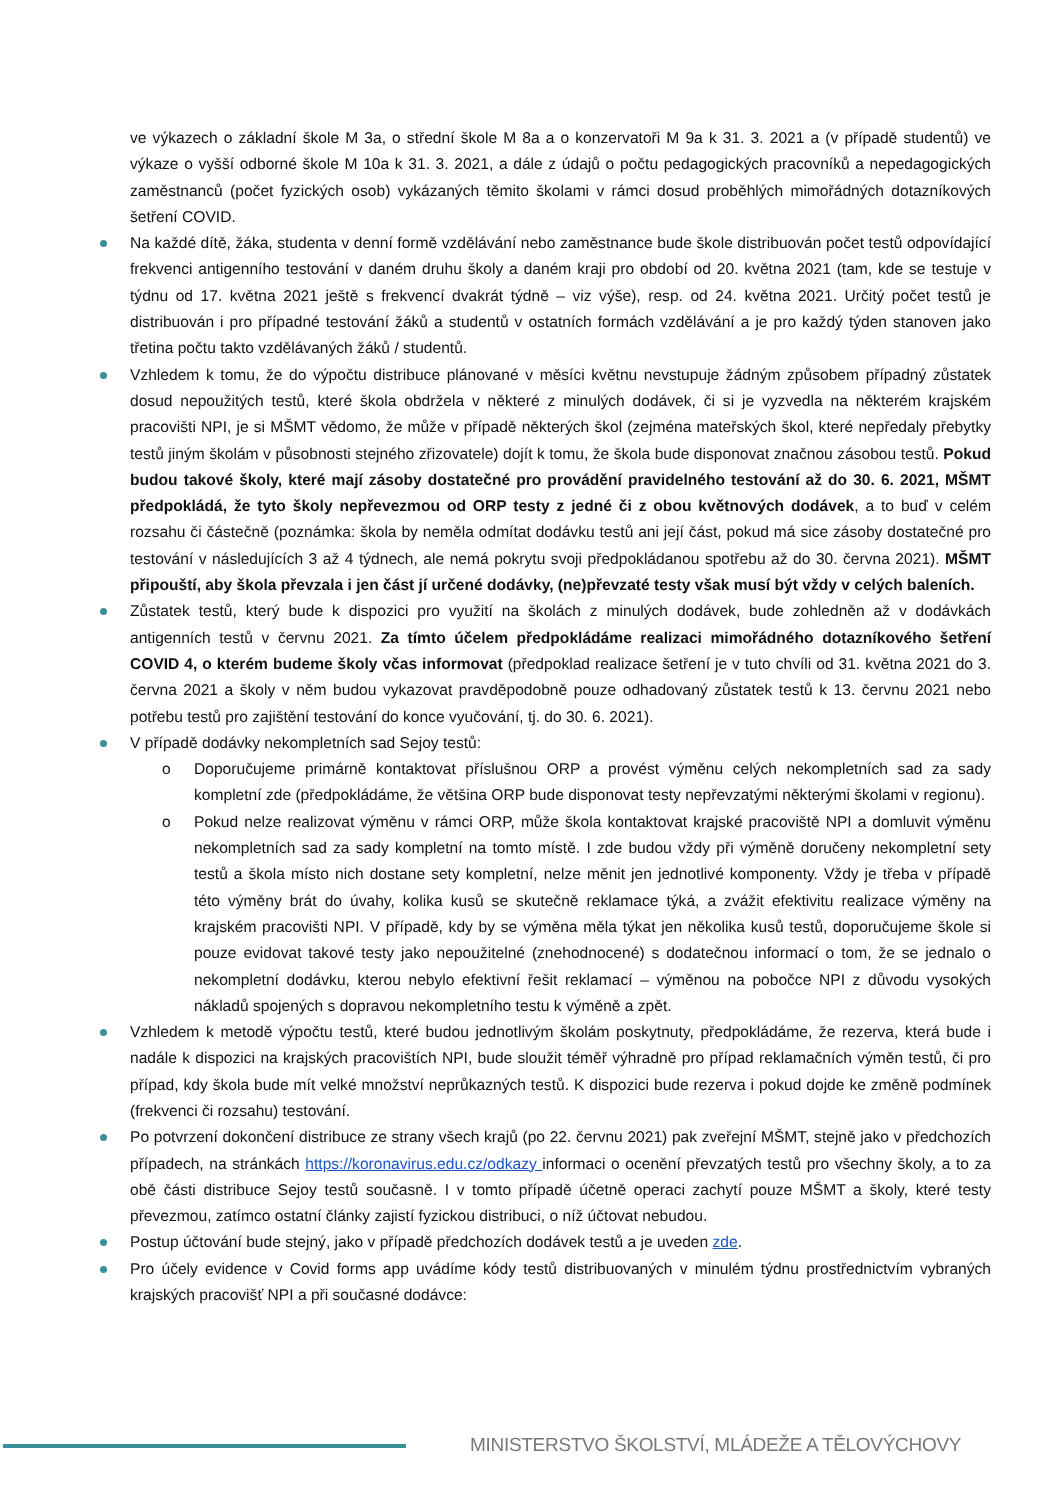ve výkazech o základní škole M 3a, o střední škole M 8a a o konzervatoři M 9a k 31. 3. 2021 a (v případě studentů) ve výkaze o vyšší odborné škole M 10a k 31. 3. 2021, a dále z údajů o počtu pedagogických pracovníků a nepedagogických zaměstnanců (počet fyzických osob) vykázaných těmito školami v rámci dosud proběhlých mimořádných dotazníkových šetření COVID.
Na každé dítě, žáka, studenta v denní formě vzdělávání nebo zaměstnance bude škole distribuován počet testů odpovídající frekvenci antigenního testování v daném druhu školy a daném kraji pro období od 20. května 2021 (tam, kde se testuje v týdnu od 17. května 2021 ještě s frekvencí dvakrát týdně – viz výše), resp. od 24. května 2021. Určitý počet testů je distribuován i pro případné testování žáků a studentů v ostatních formách vzdělávání a je pro každý týden stanoven jako třetina počtu takto vzdělávaných žáků / studentů.
Vzhledem k tomu, že do výpočtu distribuce plánované v měsíci květnu nevstupuje žádným způsobem případný zůstatek dosud nepoužitých testů, které škola obdržela v některé z minulých dodávek, či si je vyzvedla na některém krajském pracovišti NPI, je si MŠMT vědomo, že může v případě některých škol (zejména mateřských škol, které nepředaly přebytky testů jiným školám v působnosti stejného zřizovatele) dojít k tomu, že škola bude disponovat značnou zásobou testů. Pokud budou takové školy, které mají zásoby dostatečné pro provádění pravidelného testování až do 30. 6. 2021, MŠMT předpokládá, že tyto školy nepřevezmou od ORP testy z jedné či z obou květnových dodávek, a to buď v celém rozsahu či částečně (poznámka: škola by neměla odmítat dodávku testů ani její část, pokud má sice zásoby dostatečné pro testování v následujících 3 až 4 týdnech, ale nemá pokrytu svoji předpokládanou spotřebu až do 30. června 2021). MŠMT připouští, aby škola převzala i jen část jí určené dodávky, (ne)převzaté testy však musí být vždy v celých baleních.
Zůstatek testů, který bude k dispozici pro využití na školách z minulých dodávek, bude zohledněn až v dodávkách antigenních testů v červnu 2021. Za tímto účelem předpokládáme realizaci mimořádného dotazníkového šetření COVID 4, o kterém budeme školy včas informovat (předpoklad realizace šetření je v tuto chvíli od 31. května 2021 do 3. června 2021 a školy v něm budou vykazovat pravděpodobně pouze odhadovaný zůstatek testů k 13. červnu 2021 nebo potřebu testů pro zajištění testování do konce vyučování, tj. do 30. 6. 2021).
V případě dodávky nekompletních sad Sejoy testů:
o Doporučujeme primárně kontaktovat příslušnou ORP a provést výměnu celých nekompletních sad za sady kompletní zde (předpokládáme, že většina ORP bude disponovat testy nepřevzatými některými školami v regionu).
o Pokud nelze realizovat výměnu v rámci ORP, může škola kontaktovat krajské pracoviště NPI a domluvit výměnu nekompletních sad za sady kompletní na tomto místě. I zde budou vždy při výměně doručeny nekompletní sety testů a škola místo nich dostane sety kompletní, nelze měnit jen jednotlivé komponenty. Vždy je třeba v případě této výměny brát do úvahy, kolika kusů se skutečně reklamace týká, a zvážit efektivitu realizace výměny na krajském pracovišti NPI. V případě, kdy by se výměna měla týkat jen několika kusů testů, doporučujeme škole si pouze evidovat takové testy jako nepoužitelné (znehodnocené) s dodatečnou informací o tom, že se jednalo o nekompletní dodávku, kterou nebylo efektivní řešit reklamací – výměnou na pobočce NPI z důvodu vysokých nákladů spojených s dopravou nekompletního testu k výměně a zpět.
Vzhledem k metodě výpočtu testů, které budou jednotlivým školám poskytnuty, předpokládáme, že rezerva, která bude i nadále k dispozici na krajských pracovištích NPI, bude sloužit téměř výhradně pro případ reklamačních výměn testů, či pro případ, kdy škola bude mít velké množství neprůkazných testů. K dispozici bude rezerva i pokud dojde ke změně podmínek (frekvenci či rozsahu) testování.
Po potvrzení dokončení distribuce ze strany všech krajů (po 22. červnu 2021) pak zveřejní MŠMT, stejně jako v předchozích případech, na stránkách https://koronavirus.edu.cz/odkazy informaci o ocenění převzatých testů pro všechny školy, a to za obě části distribuce Sejoy testů současně. I v tomto případě účetně operaci zachytí pouze MŠMT a školy, které testy převezmou, zatímco ostatní články zajistí fyzickou distribuci, o níž účtovat nebudou.
Postup účtování bude stejný, jako v případě předchozích dodávek testů a je uveden zde.
Pro účely evidence v Covid forms app uvádíme kódy testů distribuovaných v minulém týdnu prostřednictvím vybraných krajských pracovišť NPI a při současné dodávce:
MINISTERSTVO ŠKOLSTVÍ, MLÁDEŽE A TĚLOVÝCHOVY